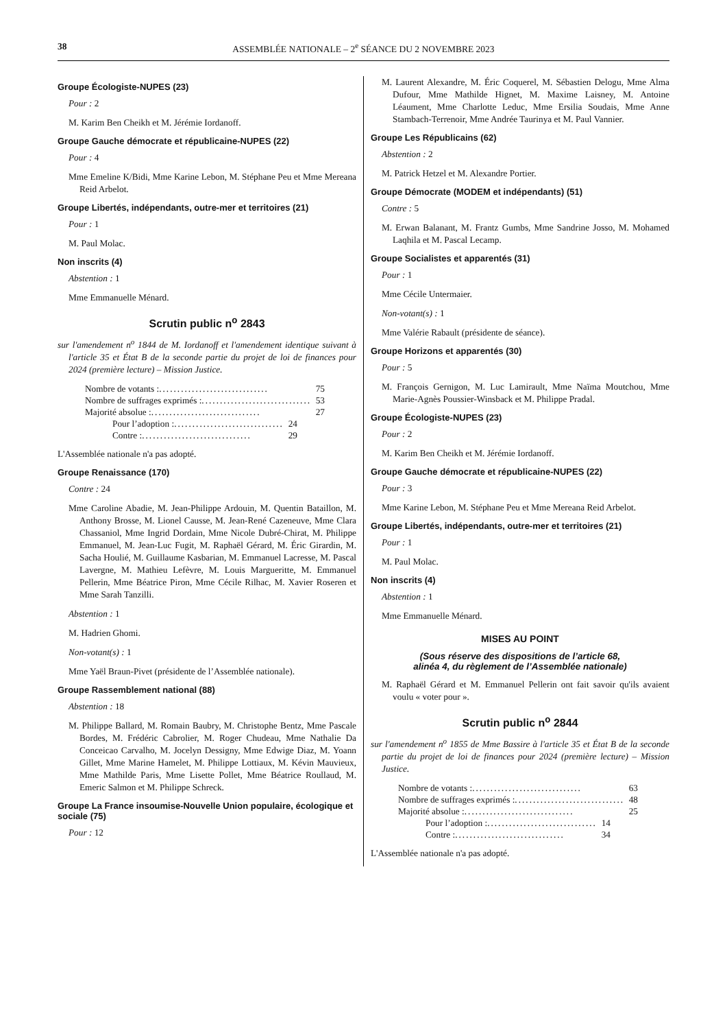38 ASSEMBLÉE NATIONALE – 2<sup>e</sup> SÉANCE DU 2 NOVEMBRE 2023
Groupe Écologiste-NUPES (23)
Pour : 2
M. Karim Ben Cheikh et M. Jérémie Iordanoff.
Groupe Gauche démocrate et républicaine-NUPES (22)
Pour : 4
Mme Emeline K/Bidi, Mme Karine Lebon, M. Stéphane Peu et Mme Mereana Reid Arbelot.
Groupe Libertés, indépendants, outre-mer et territoires (21)
Pour : 1
M. Paul Molac.
Non inscrits (4)
Abstention : 1
Mme Emmanuelle Ménard.
Scrutin public n<sup>o</sup> 2843
sur l'amendement n<sup>o</sup> 1844 de M. Iordanoff et l'amendement identique suivant à l'article 35 et État B de la seconde partie du projet de loi de finances pour 2024 (première lecture) – Mission Justice.
Nombre de votants : .............................. 75
Nombre de suffrages exprimés : .............................. 53
Majorité absolue : .............................. 27
Pour l’adoption : .............................. 24
Contre : .............................. 29
L'Assemblée nationale n'a pas adopté.
Groupe Renaissance (170)
Contre : 24
Mme Caroline Abadie, M. Jean-Philippe Ardouin, M. Quentin Bataillon, M. Anthony Brosse, M. Lionel Causse, M. Jean-René Cazeneuve, Mme Clara Chassaniol, Mme Ingrid Dordain, Mme Nicole Dubré-Chirat, M. Philippe Emmanuel, M. Jean-Luc Fugit, M. Raphaël Gérard, M. Éric Girardin, M. Sacha Houlié, M. Guillaume Kasbarian, M. Emmanuel Lacresse, M. Pascal Lavergne, M. Mathieu Lefèvre, M. Louis Margueritte, M. Emmanuel Pellerin, Mme Béatrice Piron, Mme Cécile Rilhac, M. Xavier Roseren et Mme Sarah Tanzilli.
Abstention : 1
M. Hadrien Ghomi.
Non-votant(s) : 1
Mme Yaël Braun-Pivet (présidente de l’Assemblée nationale).
Groupe Rassemblement national (88)
Abstention : 18
M. Philippe Ballard, M. Romain Baubry, M. Christophe Bentz, Mme Pascale Bordes, M. Frédéric Cabrolier, M. Roger Chudeau, Mme Nathalie Da Conceicao Carvalho, M. Jocelyn Dessigny, Mme Edwige Diaz, M. Yoann Gillet, Mme Marine Hamelet, M. Philippe Lottiaux, M. Kévin Mauvieux, Mme Mathilde Paris, Mme Lisette Pollet, Mme Béatrice Roullaud, M. Emeric Salmon et M. Philippe Schreck.
Groupe La France insoumise-Nouvelle Union populaire, écologique et sociale (75)
Pour : 12
M. Laurent Alexandre, M. Éric Coquerel, M. Sébastien Delogu, Mme Alma Dufour, Mme Mathilde Hignet, M. Maxime Laisney, M. Antoine Léaument, Mme Charlotte Leduc, Mme Ersilia Soudais, Mme Anne Stambach-Terrenoir, Mme Andrée Taurinya et M. Paul Vannier.
Groupe Les Républicains (62)
Abstention : 2
M. Patrick Hetzel et M. Alexandre Portier.
Groupe Démocrate (MODEM et indépendants) (51)
Contre : 5
M. Erwan Balanant, M. Frantz Gumbs, Mme Sandrine Josso, M. Mohamed Laqhila et M. Pascal Lecamp.
Groupe Socialistes et apparentés (31)
Pour : 1
Mme Cécile Untermaier.
Non-votant(s) : 1
Mme Valérie Rabault (présidente de séance).
Groupe Horizons et apparentés (30)
Pour : 5
M. François Gernigon, M. Luc Lamirault, Mme Naïma Moutchou, Mme Marie-Agnès Poussier-Winsback et M. Philippe Pradal.
Groupe Écologiste-NUPES (23)
Pour : 2
M. Karim Ben Cheikh et M. Jérémie Iordanoff.
Groupe Gauche démocrate et républicaine-NUPES (22)
Pour : 3
Mme Karine Lebon, M. Stéphane Peu et Mme Mereana Reid Arbelot.
Groupe Libertés, indépendants, outre-mer et territoires (21)
Pour : 1
M. Paul Molac.
Non inscrits (4)
Abstention : 1
Mme Emmanuelle Ménard.
MISES AU POINT
(Sous réserve des dispositions de l’article 68,
alinéa 4, du règlement de l’Assemblée nationale)
M. Raphaël Gérard et M. Emmanuel Pellerin ont fait savoir qu'ils avaient voulu « voter pour ».
Scrutin public n<sup>o</sup> 2844
sur l'amendement n<sup>o</sup> 1855 de Mme Bassire à l'article 35 et État B de la seconde partie du projet de loi de finances pour 2024 (première lecture) – Mission Justice.
Nombre de votants : .............................. 63
Nombre de suffrages exprimés : .............................. 48
Majorité absolue : .............................. 25
Pour l’adoption : .............................. 14
Contre : .............................. 34
L'Assemblée nationale n'a pas adopté.